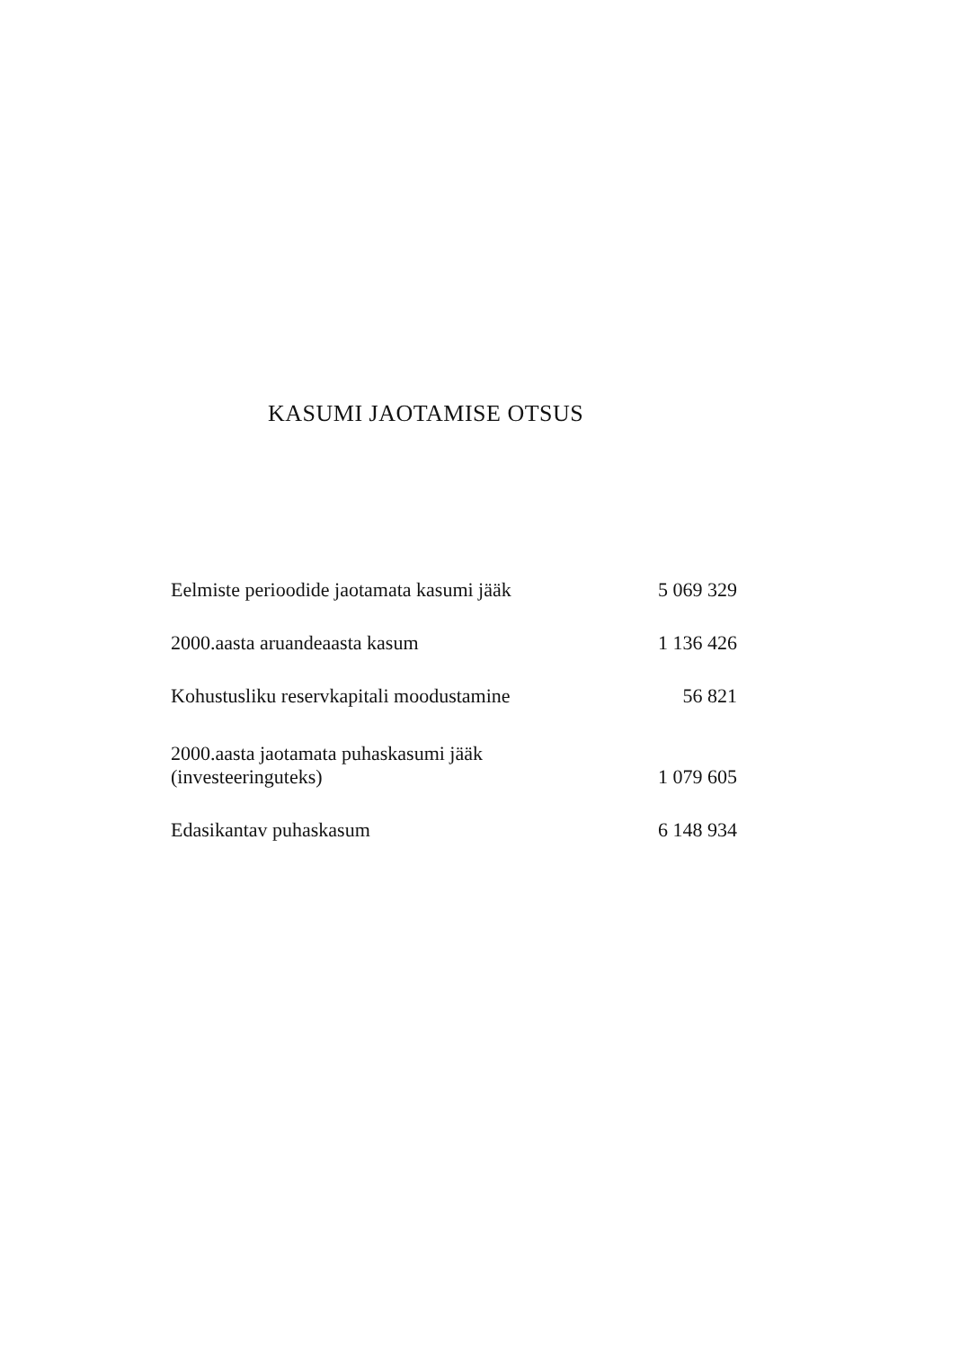KASUMI JAOTAMISE OTSUS
| Eelmiste perioodide jaotamata kasumi jääk | 5 069 329 |
| 2000.aasta aruandeaasta kasum | 1 136 426 |
| Kohustusliku reservkapitali moodustamine | 56 821 |
| 2000.aasta jaotamata puhaskasumi jääk (investeeringuteks) | 1 079 605 |
| Edasikantav puhaskasum | 6 148 934 |